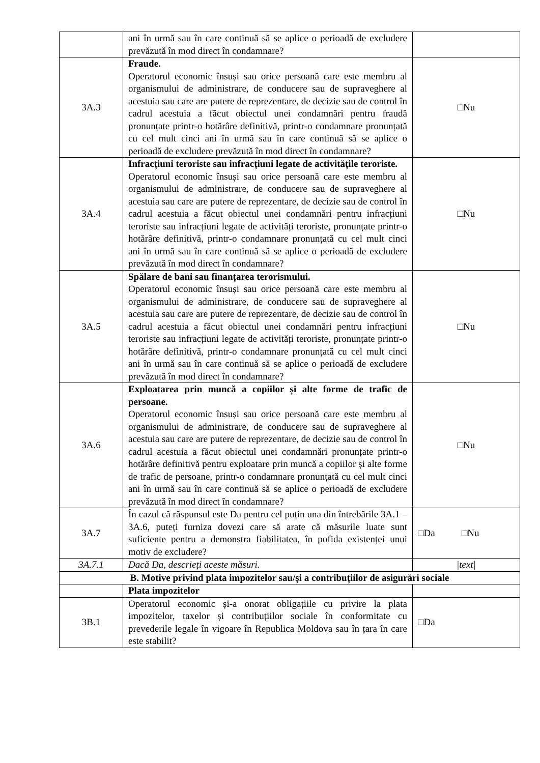| | ani în urmă sau în care continuă să se aplice o perioadă de excludere prevăzută în mod direct în condamnare? | |
| 3A.3 | Fraude. Operatorul economic însuși sau orice persoană care este membru al organismului de administrare, de conducere sau de supraveghere al acestuia sau care are putere de reprezentare, de decizie sau de control în cadrul acestuia a făcut obiectul unei condamnări pentru fraudă pronunțate printr-o hotărâre definitivă, printr-o condamnare pronunțată cu cel mult cinci ani în urmă sau în care continuă să se aplice o perioadă de excludere prevăzută în mod direct în condamnare? | □Nu |
| 3A.4 | Infracțiuni teroriste sau infracțiuni legate de activitățile teroriste. Operatorul economic însuși sau orice persoană care este membru al organismului de administrare, de conducere sau de supraveghere al acestuia sau care are putere de reprezentare, de decizie sau de control în cadrul acestuia a făcut obiectul unei condamnări pentru infracțiuni teroriste sau infracțiuni legate de activități teroriste, pronunțate printr-o hotărâre definitivă, printr-o condamnare pronunțată cu cel mult cinci ani în urmă sau în care continuă să se aplice o perioadă de excludere prevăzută în mod direct în condamnare? | □Nu |
| 3A.5 | Spălare de bani sau finanțarea terorismului. Operatorul economic însuși sau orice persoană care este membru al organismului de administrare, de conducere sau de supraveghere al acestuia sau care are putere de reprezentare, de decizie sau de control în cadrul acestuia a făcut obiectul unei condamnări pentru infracțiuni teroriste sau infracțiuni legate de activități teroriste, pronunțate printr-o hotărâre definitivă, printr-o condamnare pronunțată cu cel mult cinci ani în urmă sau în care continuă să se aplice o perioadă de excludere prevăzută în mod direct în condamnare? | □Nu |
| 3A.6 | Exploatarea prin muncă a copiilor și alte forme de trafic de persoane. Operatorul economic însuși sau orice persoană care este membru al organismului de administrare, de conducere sau de supraveghere al acestuia sau care are putere de reprezentare, de decizie sau de control în cadrul acestuia a făcut obiectul unei condamnări pronunțate printr-o hotărâre definitivă pentru exploatare prin muncă a copiilor și alte forme de trafic de persoane, printr-o condamnare pronunțată cu cel mult cinci ani în urmă sau în care continuă să se aplice o perioadă de excludere prevăzută în mod direct în condamnare? | □Nu |
| 3A.7 | În cazul că răspunsul este Da pentru cel puțin una din întrebările 3A.1 – 3A.6, puteți furniza dovezi care să arate că măsurile luate sunt suficiente pentru a demonstra fiabilitatea, în pofida existenței unui motiv de excludere? | □Da □Nu |
| 3A.7.1 | Dacă Da, descrieți aceste măsuri. | /text/ |
| B. Motive privind plata impozitelor sau/și a contribuțiilor de asigurări sociale | | |
| | Plata impozitelor | |
| 3B.1 | Operatorul economic și-a onorat obligațiile cu privire la plata impozitelor, taxelor și contribuțiilor sociale în conformitate cu prevederile legale în vigoare în Republica Moldova sau în țara în care este stabilit? | □Da |